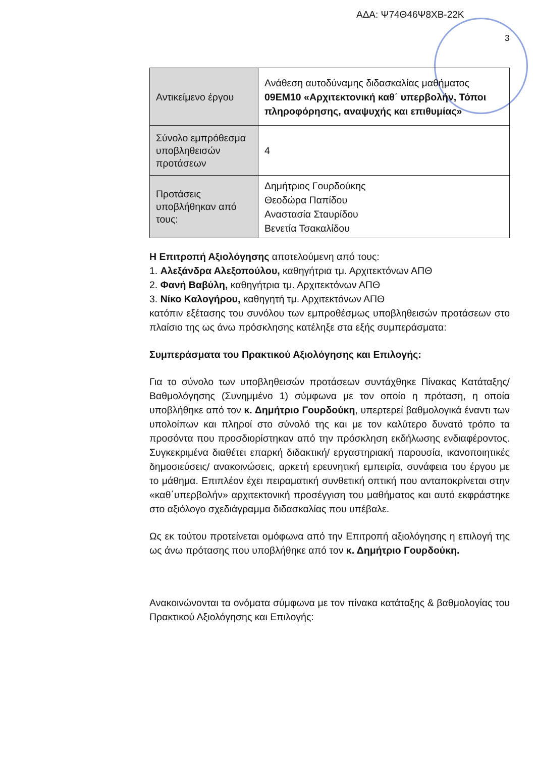ΑΔΑ: Ψ74Θ46Ψ8ΧΒ-22Κ
3
| Αντικείμενο έργου | Ανάθεση αυτοδύναμης διδασκαλίας μαθήματος 09ΕΜ10 «Αρχιτεκτονική καθ΄ υπερβολήν, Τόποι πληροφόρησης, αναψυχής και επιθυμίας» |
| Σύνολο εμπρόθεσμα υποβληθεισών προτάσεων | 4 |
| Προτάσεις υποβλήθηκαν από τους: | Δημήτριος Γουρδούκης Θεοδώρα Παπίδου Αναστασία Σταυρίδου Βενετία Τσακαλίδου |
Η Επιτροπή Αξιολόγησης αποτελούμενη από τους:
1. Αλεξάνδρα Αλεξοπούλου, καθηγήτρια τμ. Αρχιτεκτόνων ΑΠΘ
2. Φανή Βαβύλη, καθηγήτρια τμ. Αρχιτεκτόνων ΑΠΘ
3. Νίκο Καλογήρου, καθηγητή τμ. Αρχιτεκτόνων ΑΠΘ
κατόπιν εξέτασης του συνόλου των εμπροθέσμως υποβληθεισών προτάσεων στο πλαίσιο της ως άνω πρόσκλησης κατέληξε στα εξής συμπεράσματα:
Συμπεράσματα του Πρακτικού Αξιολόγησης και Επιλογής:
Για το σύνολο των υποβληθεισών προτάσεων συντάχθηκε Πίνακας Κατάταξης/Βαθμολόγησης (Συνημμένο 1) σύμφωνα με τον οποίο η πρόταση, η οποία υποβλήθηκε από τον κ. Δημήτριο Γουρδούκη, υπερτερεί βαθμολογικά έναντι των υπολοίπων και πληροί στο σύνολό της και με τον καλύτερο δυνατό τρόπο τα προσόντα που προσδιορίστηκαν από την πρόσκληση εκδήλωσης ενδιαφέροντος. Συγκεκριμένα διαθέτει επαρκή διδακτική/ εργαστηριακή παρουσία, ικανοποιητικές δημοσιεύσεις/ ανακοινώσεις, αρκετή ερευνητική εμπειρία, συνάφεια του έργου με το μάθημα. Επιπλέον έχει πειραματική συνθετική οπτική που ανταποκρίνεται στην «καθ΄υπερβολήν» αρχιτεκτονική προσέγγιση του μαθήματος και αυτό εκφράστηκε στο αξιόλογο σχεδιάγραμμα διδασκαλίας που υπέβαλε.
Ως εκ τούτου προτείνεται ομόφωνα από την Επιτροπή αξιολόγησης η επιλογή της ως άνω πρότασης που υποβλήθηκε από τον κ. Δημήτριο Γουρδούκη.
Ανακοινώνονται τα ονόματα σύμφωνα με τον πίνακα κατάταξης & βαθμολογίας του Πρακτικού Αξιολόγησης και Επιλογής: